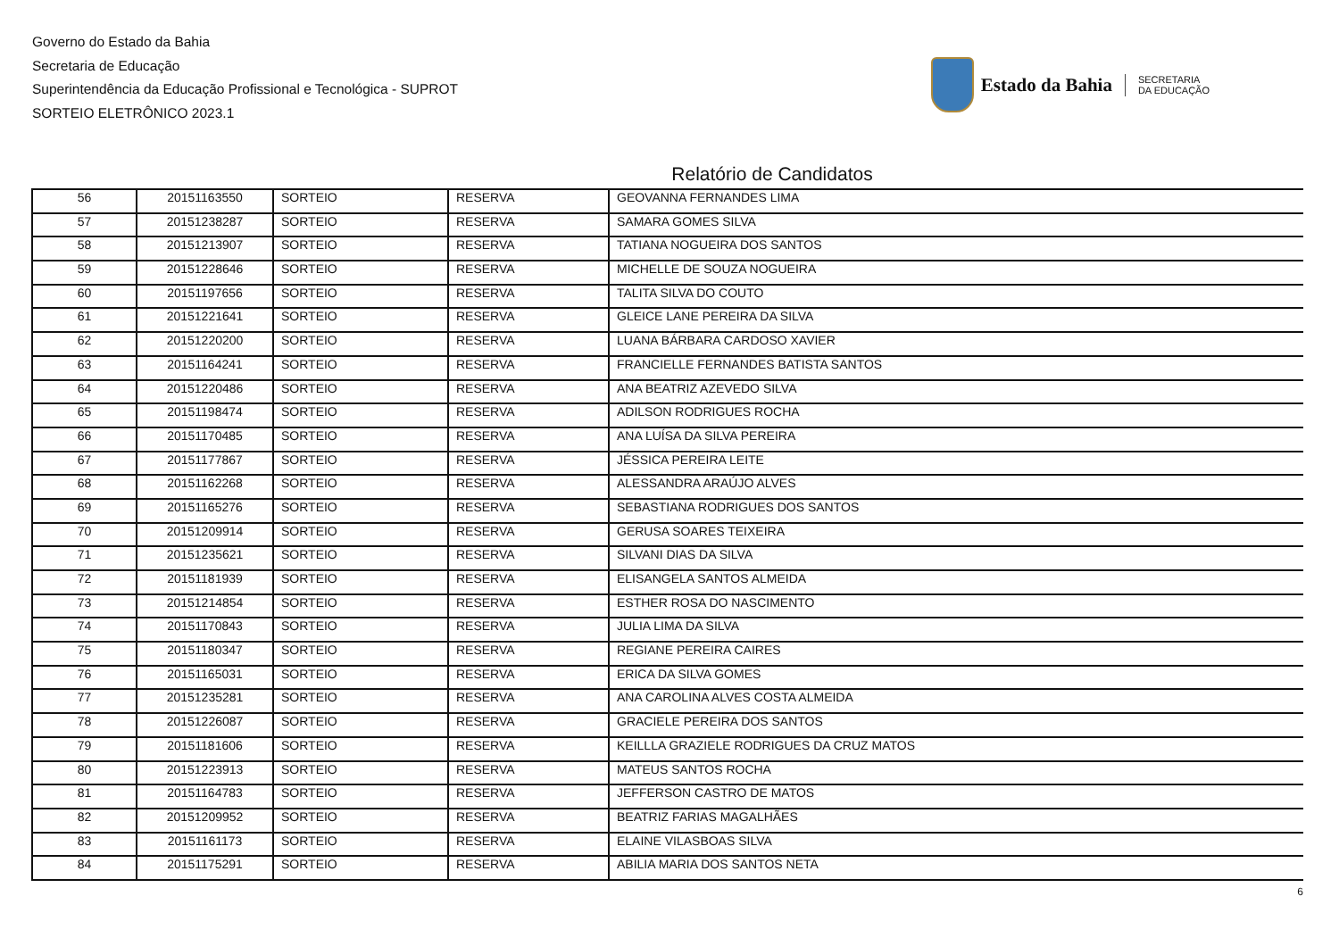Governo do Estado da Bahia
Secretaria de Educação
Superintendência da Educação Profissional e Tecnológica - SUPROT
SORTEIO ELETRÔNICO 2023.1
Estado da Bahia SECRETARIA
DA EDUCAÇÃO
Relatório de Candidatos
| 56 | 20151163550 | SORTEIO | RESERVA | GEOVANNA FERNANDES LIMA |
| 57 | 20151238287 | SORTEIO | RESERVA | SAMARA GOMES SILVA |
| 58 | 20151213907 | SORTEIO | RESERVA | TATIANA NOGUEIRA DOS SANTOS |
| 59 | 20151228646 | SORTEIO | RESERVA | MICHELLE DE SOUZA NOGUEIRA |
| 60 | 20151197656 | SORTEIO | RESERVA | TALITA SILVA DO COUTO |
| 61 | 20151221641 | SORTEIO | RESERVA | GLEICE LANE PEREIRA DA SILVA |
| 62 | 20151220200 | SORTEIO | RESERVA | LUANA BÁRBARA CARDOSO XAVIER |
| 63 | 20151164241 | SORTEIO | RESERVA | FRANCIELLE FERNANDES BATISTA SANTOS |
| 64 | 20151220486 | SORTEIO | RESERVA | ANA BEATRIZ AZEVEDO SILVA |
| 65 | 20151198474 | SORTEIO | RESERVA | ADILSON RODRIGUES ROCHA |
| 66 | 20151170485 | SORTEIO | RESERVA | ANA LUÍSA DA SILVA PEREIRA |
| 67 | 20151177867 | SORTEIO | RESERVA | JÉSSICA PEREIRA LEITE |
| 68 | 20151162268 | SORTEIO | RESERVA | ALESSANDRA ARAÚJO ALVES |
| 69 | 20151165276 | SORTEIO | RESERVA | SEBASTIANA RODRIGUES DOS SANTOS |
| 70 | 20151209914 | SORTEIO | RESERVA | GERUSA SOARES TEIXEIRA |
| 71 | 20151235621 | SORTEIO | RESERVA | SILVANI DIAS DA SILVA |
| 72 | 20151181939 | SORTEIO | RESERVA | ELISANGELA SANTOS ALMEIDA |
| 73 | 20151214854 | SORTEIO | RESERVA | ESTHER ROSA DO NASCIMENTO |
| 74 | 20151170843 | SORTEIO | RESERVA | JULIA LIMA DA SILVA |
| 75 | 20151180347 | SORTEIO | RESERVA | REGIANE PEREIRA CAIRES |
| 76 | 20151165031 | SORTEIO | RESERVA | ERICA DA SILVA GOMES |
| 77 | 20151235281 | SORTEIO | RESERVA | ANA CAROLINA ALVES COSTA ALMEIDA |
| 78 | 20151226087 | SORTEIO | RESERVA | GRACIELE PEREIRA DOS SANTOS |
| 79 | 20151181606 | SORTEIO | RESERVA | KEILLLA GRAZIELE RODRIGUES DA CRUZ MATOS |
| 80 | 20151223913 | SORTEIO | RESERVA | MATEUS SANTOS ROCHA |
| 81 | 20151164783 | SORTEIO | RESERVA | JEFFERSON CASTRO DE MATOS |
| 82 | 20151209952 | SORTEIO | RESERVA | BEATRIZ FARIAS MAGALHÃES |
| 83 | 20151161173 | SORTEIO | RESERVA | ELAINE VILASBOAS SILVA |
| 84 | 20151175291 | SORTEIO | RESERVA | ABILIA MARIA DOS SANTOS NETA |
6